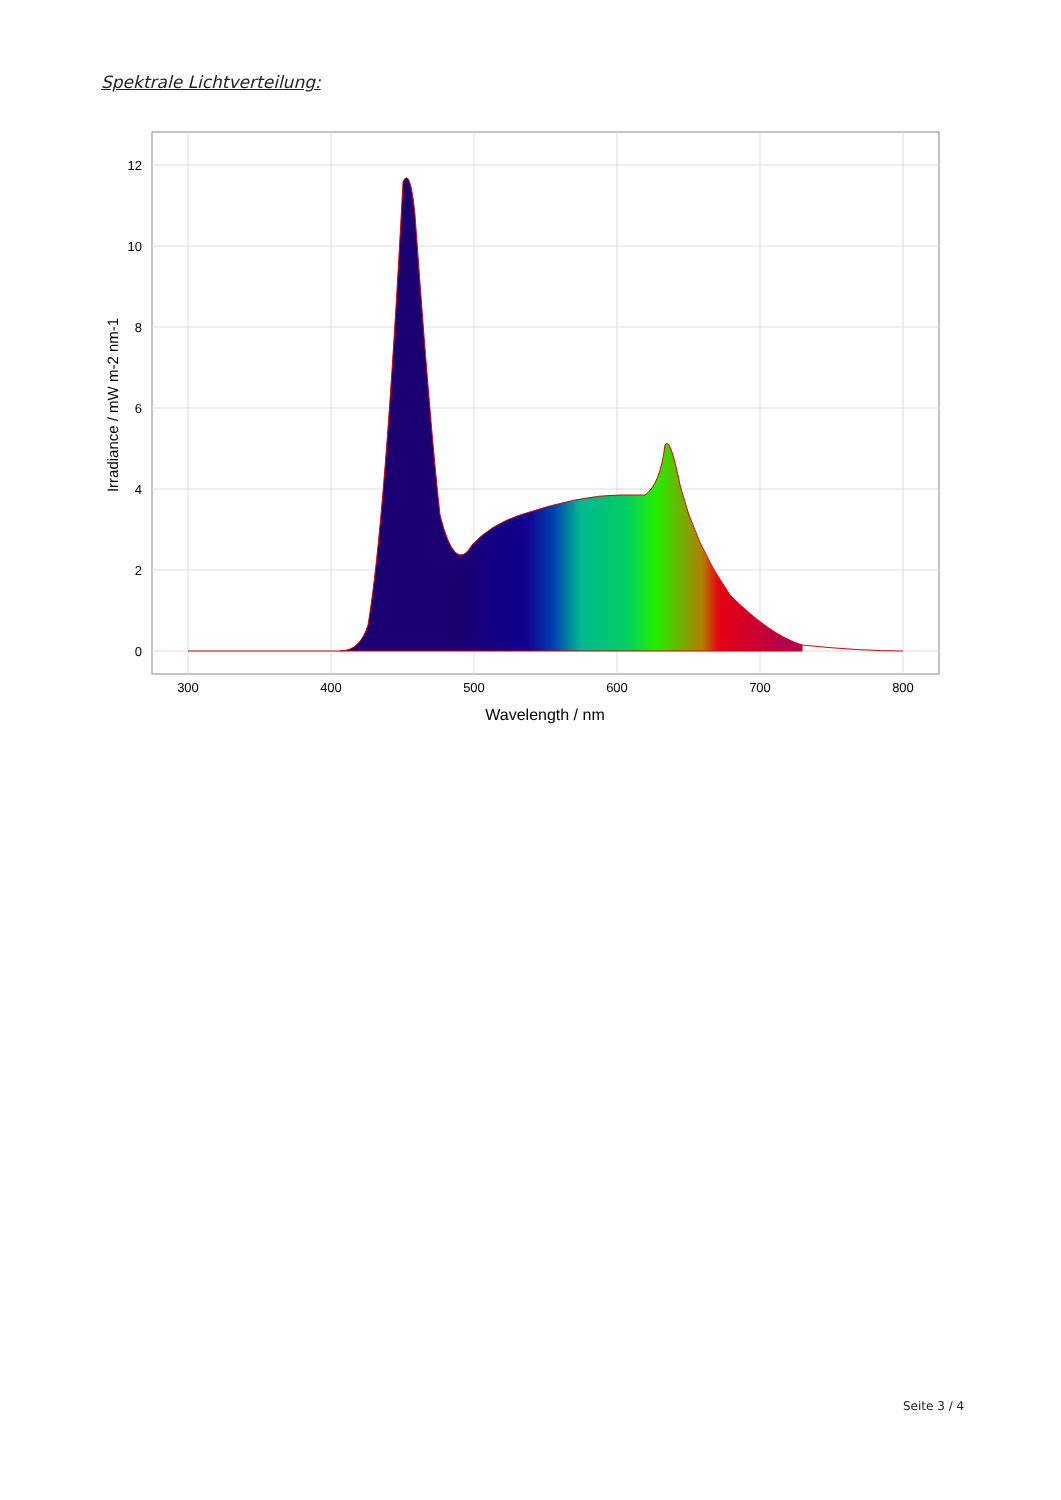Spektrale Lichtverteilung:
12
10
8
6
4
2
0
300
400
500
600
700
800
Wavelength / nm
Irradiance / mW m-2 nm-1
Seite 3 / 4